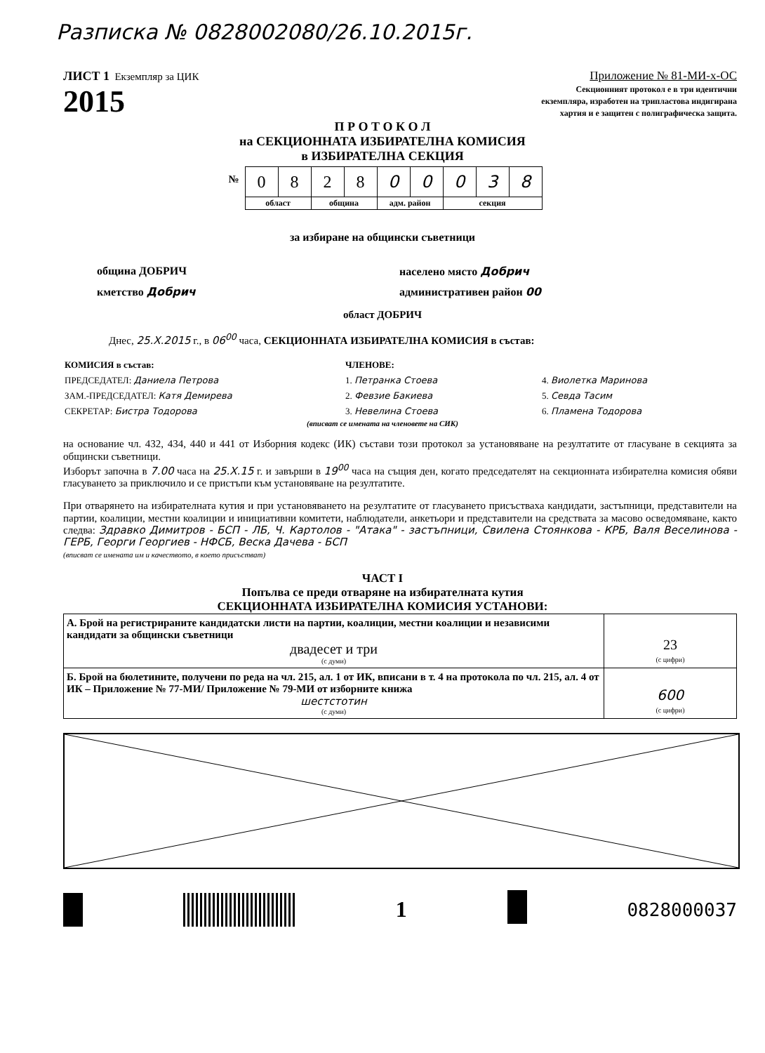Разписка № 0828002080/26.10.2015г.
ЛИСТ 1 Екземпляр за ЦИК
2015
Приложение № 81-МИ-х-ОС
Секционният протокол е в три идентични
екземпляра, изработен на трипластова индигирана
хартия и е защитен с полиграфическа защита.
П Р О Т О К О Л
на СЕКЦИОННАТА ИЗБИРАТЕЛНА КОМИСИЯ
в ИЗБИРАТЕЛНА СЕКЦИЯ
№
| 0 | 8 | 2 | 8 | 0 | 0 | 0 | 3 | 8 |
| област | | община | | адм. район | | секция | | |
за избиране на общински съветници
община ДОБРИЧ населено място Добрич
кметство Добрич административен район 00
област ДОБРИЧ
Днес, 25.X.2015 г., в 06<sup>00</sup> часа, СЕКЦИОННАТА ИЗБИРАТЕЛНА КОМИСИЯ в състав:
КОМИСИЯ в състав:
ПРЕДСЕДАТЕЛ: Даниела Петрова
ЗАМ.-ПРЕДСЕДАТЕЛ: Катя Демирева
СЕКРЕТАР: Бистра Тодорова
ЧЛЕНОВЕ:
1. Петранка Стоева
2. Февзие Бакиева
3. Невелина Стоева
4. Виолетка Маринова
5. Севда Тасим
6. Пламена Тодорова
(вписват се имената на членовете на СИК)
на основание чл. 432, 434, 440 и 441 от Изборния кодекс (ИК) състави този протокол за установяване на резултатите от гласуване в секцията за общински съветници.
Изборът започна в 7.00 часа на 25.X.15 г. и завърши в 19<sup>00</sup> часа на същия ден, когато председателят на секционната избирателна комисия обяви гласуването за приключило и се пристъпи към установяване на резултатите.
При отварянето на избирателната кутия и при установяването на резултатите от гласуването присъстваха кандидати, застъпници, представители на партии, коалиции, местни коалиции и инициативни комитети, наблюдатели, анкетьори и представители на средствата за масово осведомяване, както следва: Здравко Димитров - БСП - ЛБ, Ч. Картолов - "Атака" - застъпници, Свилена Стоянкова - КРБ, Валя Веселинова - ГЕРБ, Георги Георгиев - НФСБ, Веска Дачева - БСП
(вписват се имената им и качеството, в което присъстват)
ЧАСТ I
Попълва се преди отваряне на избирателната кутия
СЕКЦИОННАТА ИЗБИРАТЕЛНА КОМИСИЯ УСТАНОВИ:
| А. Брой на регистрираните кандидатски листи на партии, коалиции, местни коалиции и независими кандидати за общински съветници двадесет и три (с думи) | 23 (с цифри) |
| Б. Брой на бюлетините, получени по реда на чл. 215, ал. 1 от ИК, вписани в т. 4 на протокола по чл. 215, ал. 4 от ИК – Приложение № 77-МИ/ Приложение № 79-МИ от изборните книжа шестстотин (с думи) | 600 (с цифри) |
1 0828000037